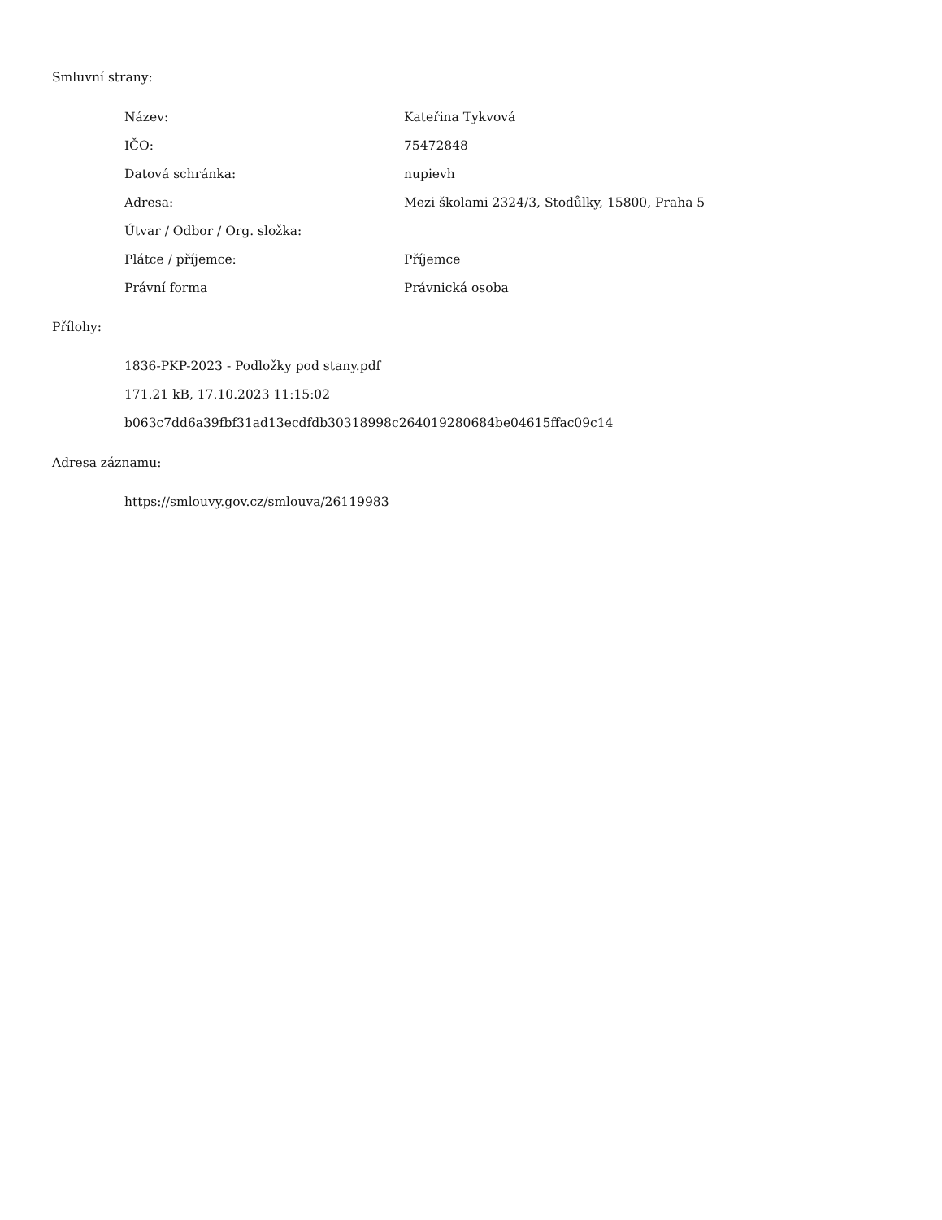Smluvní strany:
| Název: | Kateřina Tykvová |
| IČO: | 75472848 |
| Datová schránka: | nupievh |
| Adresa: | Mezi školami 2324/3, Stodůlky, 15800, Praha 5 |
| Útvar / Odbor / Org. složka: | |
| Plátce / příjemce: | Příjemce |
| Právní forma | Právnická osoba |
Přílohy:
1836-PKP-2023 - Podložky pod stany.pdf
171.21 kB, 17.10.2023 11:15:02
b063c7dd6a39fbf31ad13ecdfdb30318998c264019280684be04615ffac09c14
Adresa záznamu:
https://smlouvy.gov.cz/smlouva/26119983